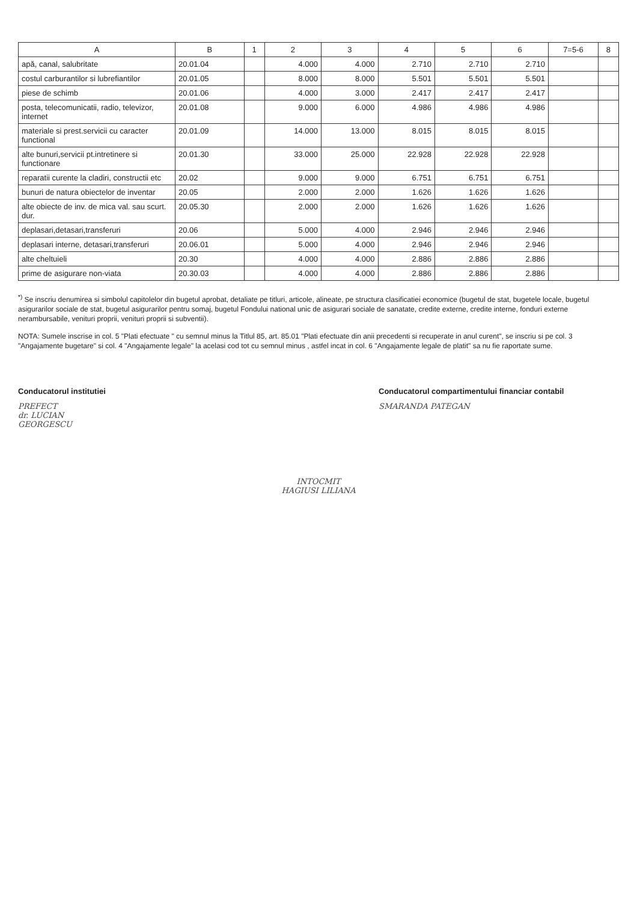| A | B | 1 | 2 | 3 | 4 | 5 | 6 | 7=5-6 | 8 |
| --- | --- | --- | --- | --- | --- | --- | --- | --- | --- |
| apă, canal, salubritate | 20.01.04 | | 4.000 | 4.000 | 2.710 | 2.710 | 2.710 | | |
| costul carburantilor si lubrefiantilor | 20.01.05 | | 8.000 | 8.000 | 5.501 | 5.501 | 5.501 | | |
| piese de schimb | 20.01.06 | | 4.000 | 3.000 | 2.417 | 2.417 | 2.417 | | |
| posta, telecomunicatii, radio, televizor, internet | 20.01.08 | | 9.000 | 6.000 | 4.986 | 4.986 | 4.986 | | |
| materiale si prest.servicii cu caracter functional | 20.01.09 | | 14.000 | 13.000 | 8.015 | 8.015 | 8.015 | | |
| alte bunuri,servicii pt.intretinere si functionare | 20.01.30 | | 33.000 | 25.000 | 22.928 | 22.928 | 22.928 | | |
| reparatii curente la cladiri, constructii etc | 20.02 | | 9.000 | 9.000 | 6.751 | 6.751 | 6.751 | | |
| bunuri de natura obiectelor de inventar | 20.05 | | 2.000 | 2.000 | 1.626 | 1.626 | 1.626 | | |
| alte obiecte de inv. de mica val. sau scurt. dur. | 20.05.30 | | 2.000 | 2.000 | 1.626 | 1.626 | 1.626 | | |
| deplasari,detasari,transferuri | 20.06 | | 5.000 | 4.000 | 2.946 | 2.946 | 2.946 | | |
| deplasari interne, detasari,transferuri | 20.06.01 | | 5.000 | 4.000 | 2.946 | 2.946 | 2.946 | | |
| alte cheltuieli | 20.30 | | 4.000 | 4.000 | 2.886 | 2.886 | 2.886 | | |
| prime de asigurare non-viata | 20.30.03 | | 4.000 | 4.000 | 2.886 | 2.886 | 2.886 | | |
<sup>*)</sup> Se inscriu denumirea si simbolul capitolelor din bugetul aprobat, detaliate pe titluri, articole, alineate, pe structura clasificatiei economice (bugetul de stat, bugetele locale, bugetul asigurarilor sociale de stat, bugetul asigurarilor pentru somaj, bugetul Fondului national unic de asigurari sociale de sanatate, credite externe, credite interne, fonduri externe nerambursabile, venituri proprii, venituri proprii si subventii).
NOTA: Sumele inscrise in col. 5 "Plati efectuate " cu semnul minus la Titlul 85, art. 85.01 "Plati efectuate din anii precedenti si recuperate in anul curent", se inscriu si pe col. 3 "Angajamente bugetare" si col. 4 "Angajamente legale" la acelasi cod tot cu semnul minus , astfel incat in col. 6 "Angajamente legale de platit" sa nu fie raportate sume.
Conducatorul institutiei
PREFECT
dr. LUCIAN GEORGESCU
Conducatorul compartimentului financiar contabil
SMARANDA PATEGAN
INTOCMIT
HAGIUSI LILIANA